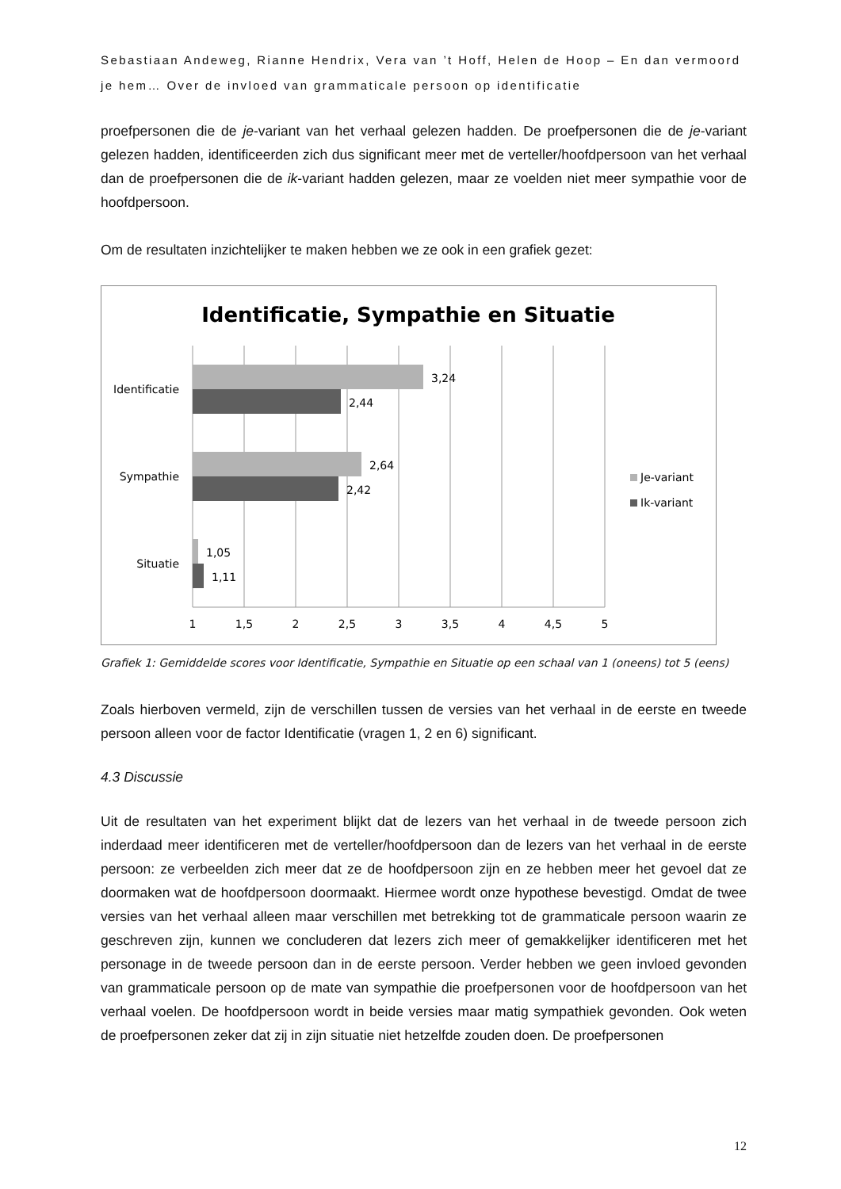Sebastiaan Andeweg, Rianne Hendrix, Vera van ’t Hoff, Helen de Hoop – En dan vermoord je hem… Over de invloed van grammaticale persoon op identificatie
proefpersonen die de je-variant van het verhaal gelezen hadden. De proefpersonen die de je-variant gelezen hadden, identificeerden zich dus significant meer met de verteller/hoofdpersoon van het verhaal dan de proefpersonen die de ik-variant hadden gelezen, maar ze voelden niet meer sympathie voor de hoofdpersoon.
Om de resultaten inzichtelijker te maken hebben we ze ook in een grafiek gezet:
Identificatie, Sympathie en Situatie
3,24
2,44
2,64
2,42
1,05
1,11
Identificatie
Sympathie
Situatie
1
1,5
2
2,5
3
3,5
4
4,5
5
Je-variant
Ik-variant
Grafiek 1: Gemiddelde scores voor Identificatie, Sympathie en Situatie op een schaal van 1 (oneens) tot 5 (eens)
Zoals hierboven vermeld, zijn de verschillen tussen de versies van het verhaal in de eerste en tweede persoon alleen voor de factor Identificatie (vragen 1, 2 en 6) significant.
4.3 Discussie
Uit de resultaten van het experiment blijkt dat de lezers van het verhaal in de tweede persoon zich inderdaad meer identificeren met de verteller/hoofdpersoon dan de lezers van het verhaal in de eerste persoon: ze verbeelden zich meer dat ze de hoofdpersoon zijn en ze hebben meer het gevoel dat ze doormaken wat de hoofdpersoon doormaakt. Hiermee wordt onze hypothese bevestigd. Omdat de twee versies van het verhaal alleen maar verschillen met betrekking tot de grammaticale persoon waarin ze geschreven zijn, kunnen we concluderen dat lezers zich meer of gemakkelijker identificeren met het personage in de tweede persoon dan in de eerste persoon. Verder hebben we geen invloed gevonden van grammaticale persoon op de mate van sympathie die proefpersonen voor de hoofdpersoon van het verhaal voelen. De hoofdpersoon wordt in beide versies maar matig sympathiek gevonden. Ook weten de proefpersonen zeker dat zij in zijn situatie niet hetzelfde zouden doen. De proefpersonen
12